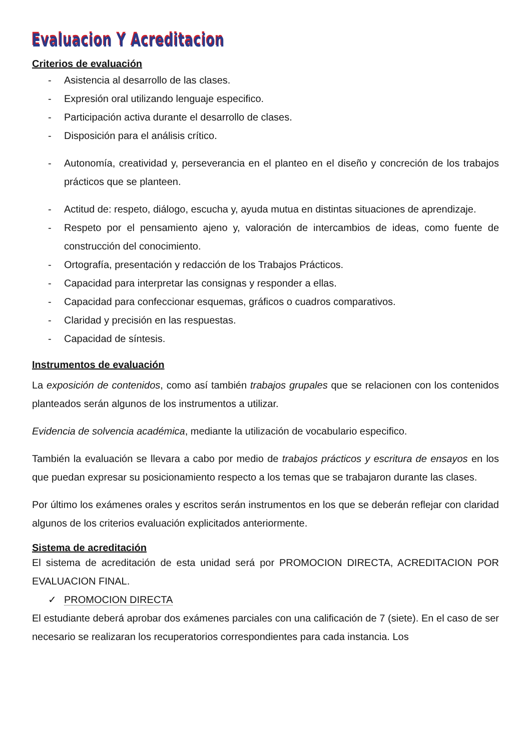Evaluacion Y Acreditacion
Criterios de evaluación
- Asistencia al desarrollo de las clases.
- Expresión oral utilizando lenguaje especifico.
- Participación activa durante el desarrollo de clases.
- Disposición para el análisis crítico.
- Autonomía, creatividad y, perseverancia en el planteo en el diseño y concreción de los trabajos prácticos que se planteen.
- Actitud de: respeto, diálogo, escucha y, ayuda mutua en distintas situaciones de aprendizaje.
- Respeto por el pensamiento ajeno y, valoración de intercambios de ideas, como fuente de construcción del conocimiento.
- Ortografía, presentación y redacción de los Trabajos Prácticos.
- Capacidad para interpretar las consignas y responder a ellas.
- Capacidad para confeccionar esquemas, gráficos o cuadros comparativos.
- Claridad y precisión en las respuestas.
- Capacidad de síntesis.
Instrumentos de evaluación
La exposición de contenidos, como así también trabajos grupales que se relacionen con los contenidos planteados serán algunos de los instrumentos a utilizar.
Evidencia de solvencia académica, mediante la utilización de vocabulario especifico.
También la evaluación se llevara a cabo por medio de trabajos prácticos y escritura de ensayos en los que puedan expresar su posicionamiento respecto a los temas que se trabajaron durante las clases.
Por último los exámenes orales y escritos serán instrumentos en los que se deberán reflejar con claridad algunos de los criterios evaluación explicitados anteriormente.
Sistema de acreditación
El sistema de acreditación de esta unidad será por PROMOCION DIRECTA, ACREDITACION POR EVALUACION FINAL.
✓ PROMOCION DIRECTA
El estudiante deberá aprobar dos exámenes parciales con una calificación de 7 (siete). En el caso de ser necesario se realizaran los recuperatorios correspondientes para cada instancia. Los